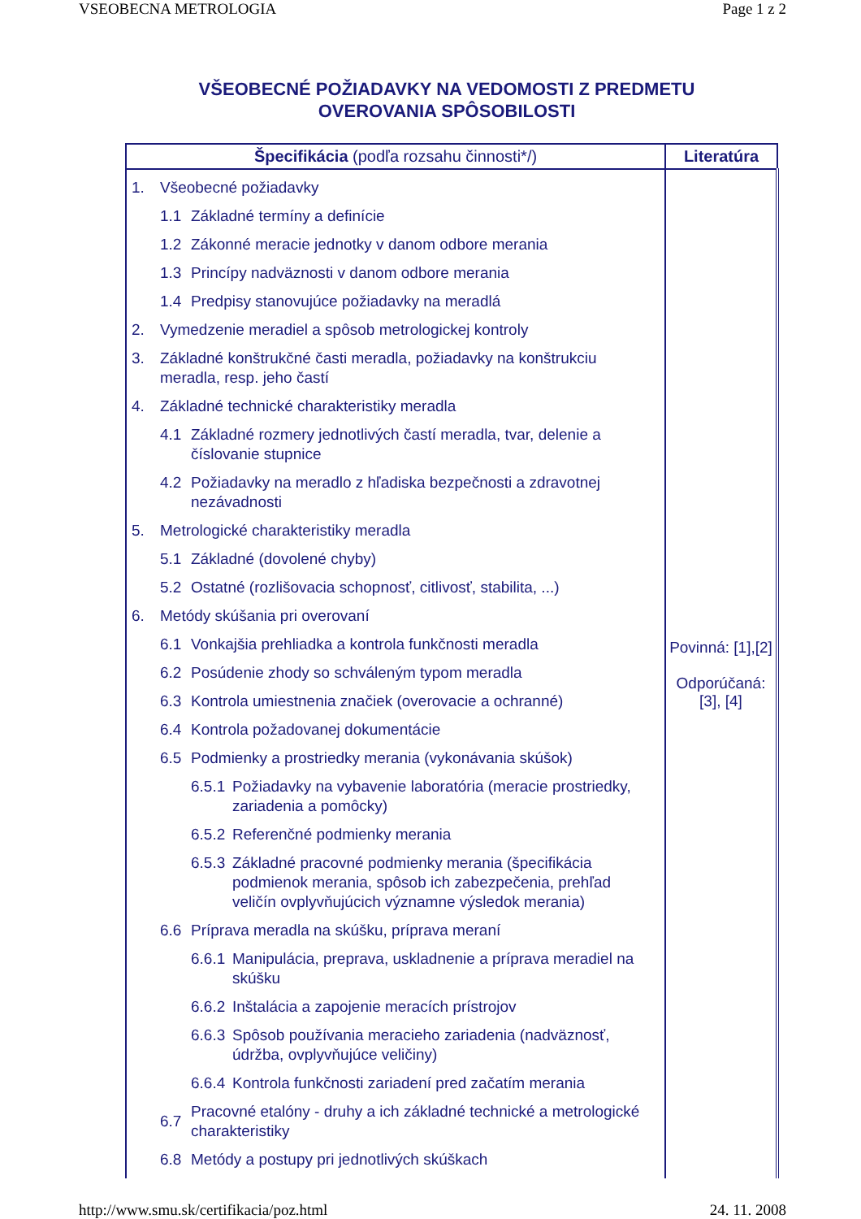VSEOBECNA METROLOGIA Page 1 z 2
VŠEOBECNÉ POŽIADAVKY NA VEDOMOSTI Z PREDMETU
OVEROVANIA SPÔSOBILOSTI
| Špecifikácia (podľa rozsahu činnosti*/) | Literatúra |
| --- | --- |
| 1. Všeobecné požiadavky 1.1 Základné termíny a definície 1.2 Zákonné meracie jednotky v danom odbore merania 1.3 Princípy nadväznosti v danom odbore merania 1.4 Predpisy stanovujúce požiadavky na meradlá 2. Vymedzenie meradiel a spôsob metrologickej kontroly 3. Základné konštrukčné časti meradla, požiadavky na konštrukciu meradla, resp. jeho častí 4. Základné technické charakteristiky meradla 4.1 Základné rozmery jednotlivých častí meradla, tvar, delenie a číslovanie stupnice 4.2 Požiadavky na meradlo z hľadiska bezpečnosti a zdravotnej nezávadnosti 5. Metrologické charakteristiky meradla 5.1 Základné (dovolené chyby) 5.2 Ostatné (rozlišovacia schopnosť, citlivosť, stabilita, ...) 6. Metódy skúšania pri overovaní 6.1 Vonkajšia prehliadka a kontrola funkčnosti meradla 6.2 Posúdenie zhody so schváleným typom meradla 6.3 Kontrola umiestnenia značiek (overovacie a ochranné) 6.4 Kontrola požadovanej dokumentácie 6.5 Podmienky a prostriedky merania (vykonávania skúšok) 6.5.1 Požiadavky na vybavenie laboratória (meracie prostriedky, zariadenia a pomôcky) 6.5.2 Referenčné podmienky merania 6.5.3 Základné pracovné podmienky merania (špecifikácia podmienok merania, spôsob ich zabezpečenia, prehľad veličín ovplyvňujúcich významne výsledok merania) 6.6 Príprava meradla na skúšku, príprava meraní 6.6.1 Manipulácia, preprava, uskladnenie a príprava meradiel na skúšku 6.6.2 Inštalácia a zapojenie meracích prístrojov 6.6.3 Spôsob používania meracieho zariadenia (nadväznosť, údržba, ovplyvňujúce veličiny) 6.6.4 Kontrola funkčnosti zariadení pred začatím merania 6.7 Pracovné etalóny - druhy a ich základné technické a metrologické charakteristiky 6.8 Metódy a postupy pri jednotlivých skúškach | Povinná: [1],[2] Odporúčaná: [3], [4] |
http://www.smu.sk/certifikacia/poz.html 24. 11. 2008